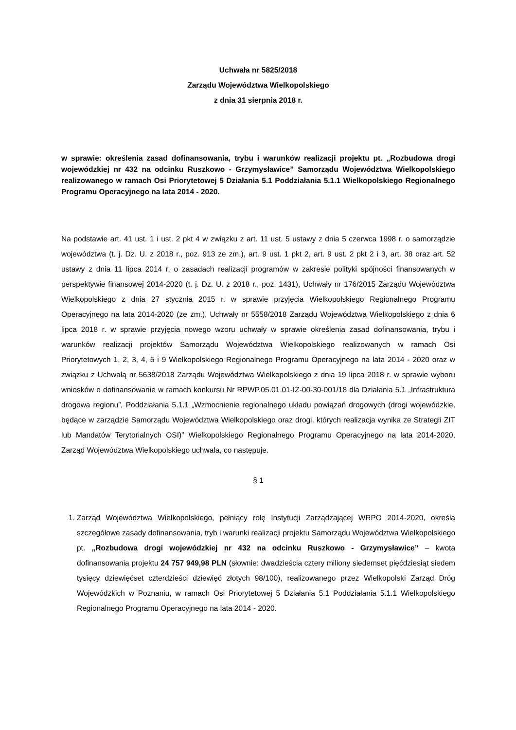Uchwała nr 5825/2018
Zarządu Województwa Wielkopolskiego
z dnia 31 sierpnia 2018 r.
w sprawie: określenia zasad dofinansowania, trybu i warunków realizacji projektu pt. „Rozbudowa drogi wojewódzkiej nr 432 na odcinku Ruszkowo - Grzymysławice” Samorządu Województwa Wielkopolskiego realizowanego w ramach Osi Priorytetowej 5 Działania 5.1 Poddziałania 5.1.1 Wielkopolskiego Regionalnego Programu Operacyjnego na lata 2014 - 2020.
Na podstawie art. 41 ust. 1 i ust. 2 pkt 4 w związku z art. 11 ust. 5 ustawy z dnia 5 czerwca 1998 r. o samorządzie województwa (t. j. Dz. U. z 2018 r., poz. 913 ze zm.), art. 9 ust. 1 pkt 2, art. 9 ust. 2 pkt 2 i 3, art. 38 oraz art. 52 ustawy z dnia 11 lipca 2014 r. o zasadach realizacji programów w zakresie polityki spójności finansowanych w perspektywie finansowej 2014-2020 (t. j. Dz. U. z 2018 r., poz. 1431), Uchwały nr 176/2015 Zarządu Województwa Wielkopolskiego z dnia 27 stycznia 2015 r. w sprawie przyjęcia Wielkopolskiego Regionalnego Programu Operacyjnego na lata 2014-2020 (ze zm.), Uchwały nr 5558/2018 Zarządu Województwa Wielkopolskiego z dnia 6 lipca 2018 r. w sprawie przyjęcia nowego wzoru uchwały w sprawie określenia zasad dofinansowania, trybu i warunków realizacji projektów Samorządu Województwa Wielkopolskiego realizowanych w ramach Osi Priorytetowych 1, 2, 3, 4, 5 i 9 Wielkopolskiego Regionalnego Programu Operacyjnego na lata 2014 - 2020 oraz w związku z Uchwałą nr 5638/2018 Zarządu Województwa Wielkopolskiego z dnia 19 lipca 2018 r. w sprawie wyboru wniosków o dofinansowanie w ramach konkursu Nr RPWP.05.01.01-IZ-00-30-001/18 dla Działania 5.1 „Infrastruktura drogowa regionu”, Poddziałania 5.1.1 „Wzmocnienie regionalnego układu powiązań drogowych (drogi wojewódzkie, będące w zarządzie Samorządu Województwa Wielkopolskiego oraz drogi, których realizacja wynika ze Strategii ZIT lub Mandatów Terytorialnych OSI)” Wielkopolskiego Regionalnego Programu Operacyjnego na lata 2014-2020, Zarząd Województwa Wielkopolskiego uchwala, co następuje.
§ 1
1. Zarząd Województwa Wielkopolskiego, pełniący rolę Instytucji Zarządzającej WRPO 2014-2020, określa szczegółowe zasady dofinansowania, tryb i warunki realizacji projektu Samorządu Województwa Wielkopolskiego pt. „Rozbudowa drogi wojewódzkiej nr 432 na odcinku Ruszkowo - Grzymysławice” – kwota dofinansowania projektu 24 757 949,98 PLN (słownie: dwadzieścia cztery miliony siedemset pięćdziesiąt siedem tysięcy dziewięćset czterdzieści dziewięć złotych 98/100), realizowanego przez Wielkopolski Zarząd Dróg Wojewódzkich w Poznaniu, w ramach Osi Priorytetowej 5 Działania 5.1 Poddziałania 5.1.1 Wielkopolskiego Regionalnego Programu Operacyjnego na lata 2014 - 2020.